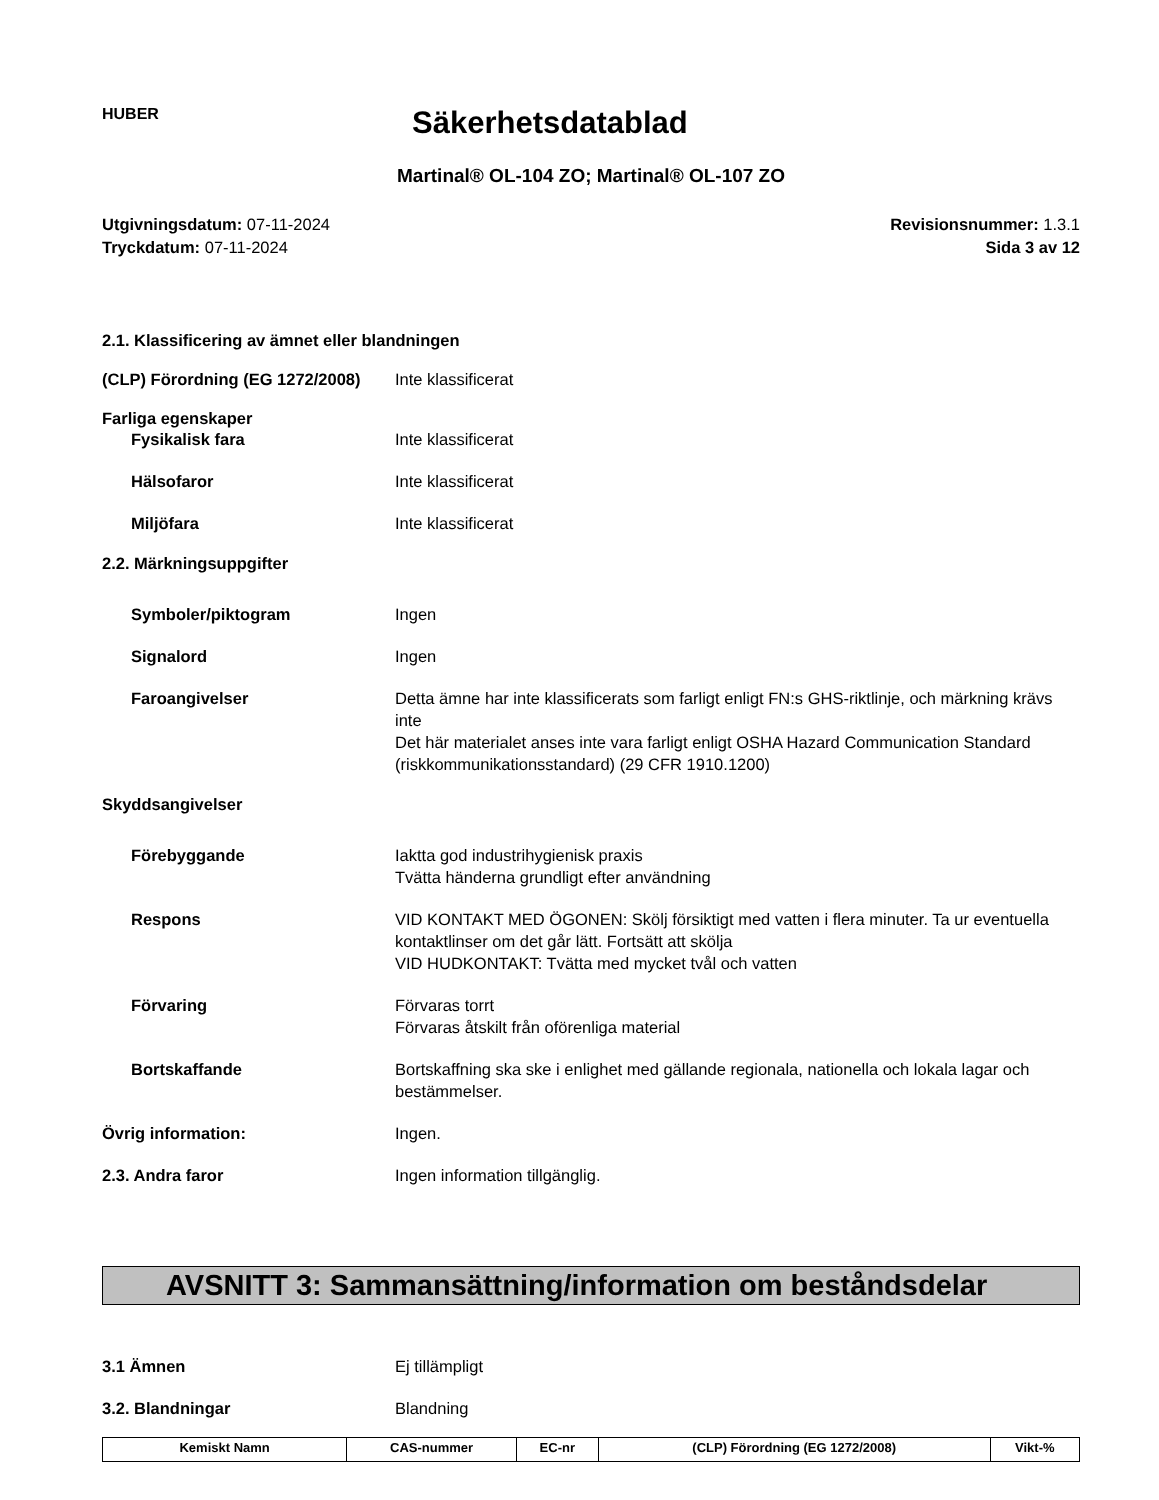HUBER
Säkerhetsdatablad
Martinal® OL-104 ZO; Martinal® OL-107 ZO
Utgivningsdatum: 07-11-2024
Tryckdatum: 07-11-2024
Revisionsnummer: 1.3.1
Sida 3 av 12
2.1. Klassificering av ämnet eller blandningen
(CLP) Förordning (EG 1272/2008)
Inte klassificerat
Farliga egenskaper
Fysikalisk fara Inte klassificerat
Hälsofaror Inte klassificerat
Miljöfara Inte klassificerat
2.2. Märkningsuppgifter
Symboler/piktogram Ingen
Signalord Ingen
Faroangivelser Detta ämne har inte klassificerats som farligt enligt FN:s GHS-riktlinje, och märkning krävs inte
Det här materialet anses inte vara farligt enligt OSHA Hazard Communication Standard (riskkommunikationsstandard) (29 CFR 1910.1200)
Skyddsangivelser
Förebyggande Iaktta god industrihygienisk praxis
Tvätta händerna grundligt efter användning
Respons VID KONTAKT MED ÖGONEN: Skölj försiktigt med vatten i flera minuter. Ta ur eventuella kontaktlinser om det går lätt. Fortsätt att skölja
VID HUDKONTAKT: Tvätta med mycket tvål och vatten
Förvaring Förvaras torrt
Förvaras åtskilt från oförenliga material
Bortskaffande Bortskaffning ska ske i enlighet med gällande regionala, nationella och lokala lagar och bestämmelser.
Övrig information: Ingen.
2.3. Andra faror Ingen information tillgänglig.
AVSNITT 3: Sammansättning/information om beståndsdelar
3.1 Ämnen Ej tillämpligt
3.2. Blandningar Blandning
| Kemiskt Namn | CAS-nummer | EC-nr | (CLP) Förordning (EG 1272/2008) | Vikt-% |
| --- | --- | --- | --- | --- |